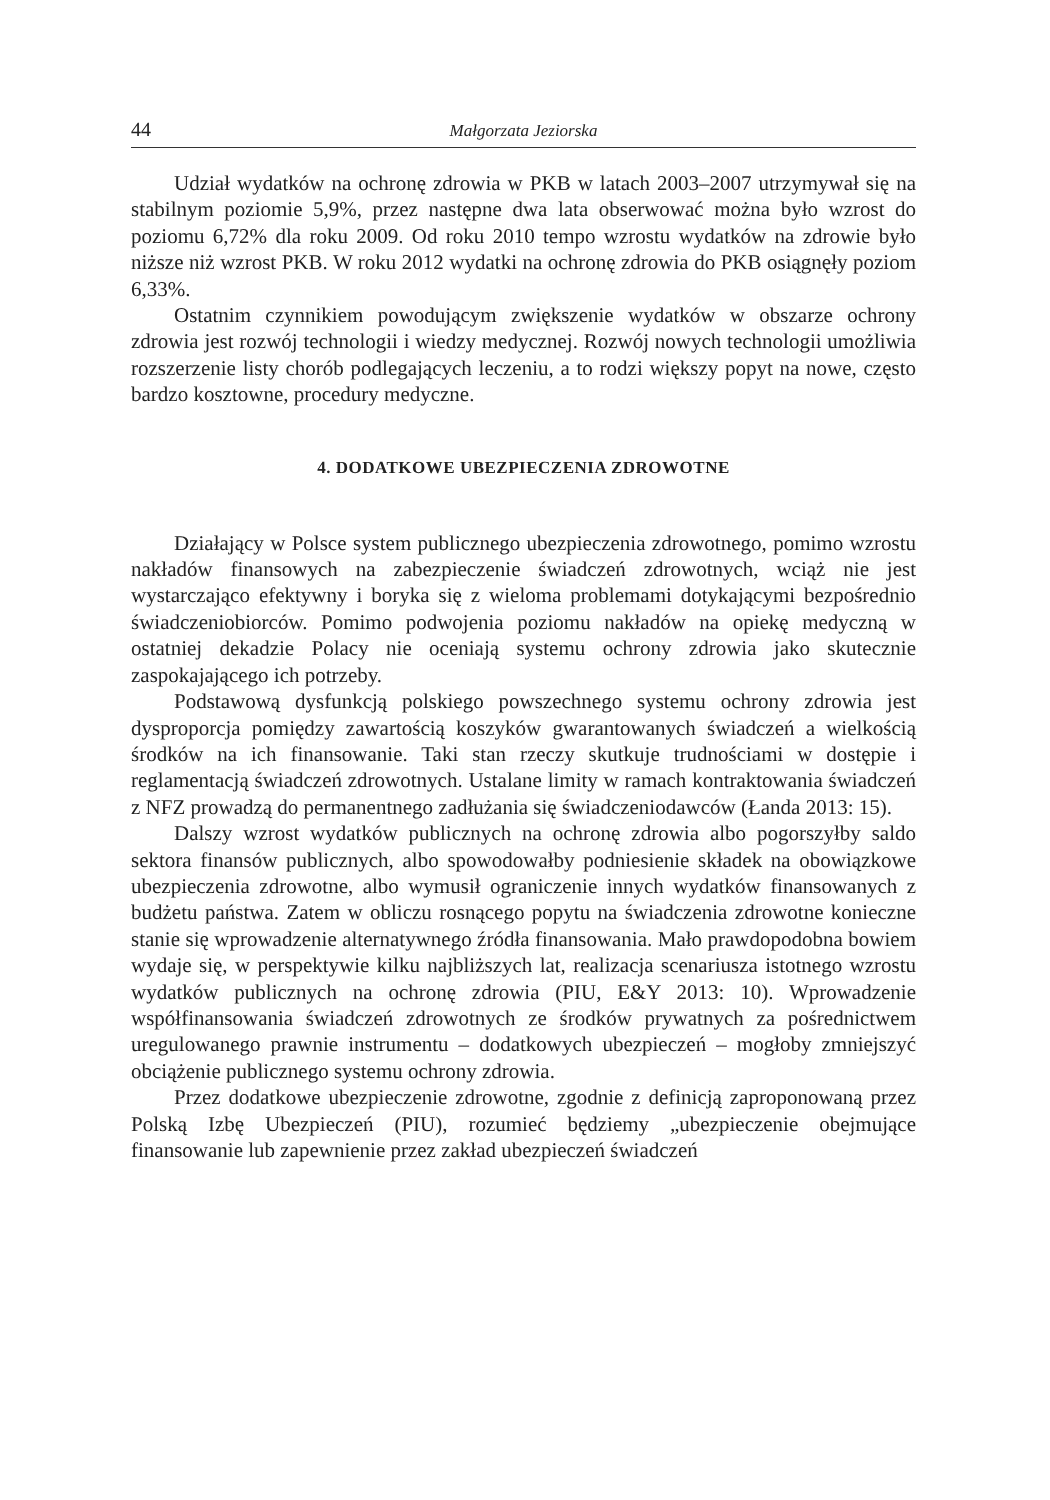44 Małgorzata Jeziorska
Udział wydatków na ochronę zdrowia w PKB w latach 2003–2007 utrzymywał się na stabilnym poziomie 5,9%, przez następne dwa lata obserwować można było wzrost do poziomu 6,72% dla roku 2009. Od roku 2010 tempo wzrostu wydatków na zdrowie było niższe niż wzrost PKB. W roku 2012 wydatki na ochronę zdrowia do PKB osiągnęły poziom 6,33%.
Ostatnim czynnikiem powodującym zwiększenie wydatków w obszarze ochrony zdrowia jest rozwój technologii i wiedzy medycznej. Rozwój nowych technologii umożliwia rozszerzenie listy chorób podlegających leczeniu, a to rodzi większy popyt na nowe, często bardzo kosztowne, procedury medyczne.
4. DODATKOWE UBEZPIECZENIA ZDROWOTNE
Działający w Polsce system publicznego ubezpieczenia zdrowotnego, pomimo wzrostu nakładów finansowych na zabezpieczenie świadczeń zdrowotnych, wciąż nie jest wystarczająco efektywny i boryka się z wieloma problemami dotykającymi bezpośrednio świadczeniobiorców. Pomimo podwojenia poziomu nakładów na opiekę medyczną w ostatniej dekadzie Polacy nie oceniają systemu ochrony zdrowia jako skutecznie zaspokajającego ich potrzeby.
Podstawową dysfunkcją polskiego powszechnego systemu ochrony zdrowia jest dysproporcja pomiędzy zawartością koszyków gwarantowanych świadczeń a wielkością środków na ich finansowanie. Taki stan rzeczy skutkuje trudnościami w dostępie i reglamentacją świadczeń zdrowotnych. Ustalane limity w ramach kontraktowania świadczeń z NFZ prowadzą do permanentnego zadłużania się świadczeniodawców (Łanda 2013: 15).
Dalszy wzrost wydatków publicznych na ochronę zdrowia albo pogorszyłby saldo sektora finansów publicznych, albo spowodowałby podniesienie składek na obowiązkowe ubezpieczenia zdrowotne, albo wymusił ograniczenie innych wydatków finansowanych z budżetu państwa. Zatem w obliczu rosnącego popytu na świadczenia zdrowotne konieczne stanie się wprowadzenie alternatywnego źródła finansowania. Mało prawdopodobna bowiem wydaje się, w perspektywie kilku najbliższych lat, realizacja scenariusza istotnego wzrostu wydatków publicznych na ochronę zdrowia (PIU, E&Y 2013: 10). Wprowadzenie współfinansowania świadczeń zdrowotnych ze środków prywatnych za pośrednictwem uregulowanego prawnie instrumentu – dodatkowych ubezpieczeń – mogłoby zmniejszyć obciążenie publicznego systemu ochrony zdrowia.
Przez dodatkowe ubezpieczenie zdrowotne, zgodnie z definicją zaproponowaną przez Polską Izbę Ubezpieczeń (PIU), rozumieć będziemy „ubezpieczenie obejmujące finansowanie lub zapewnienie przez zakład ubezpieczeń świadczeń